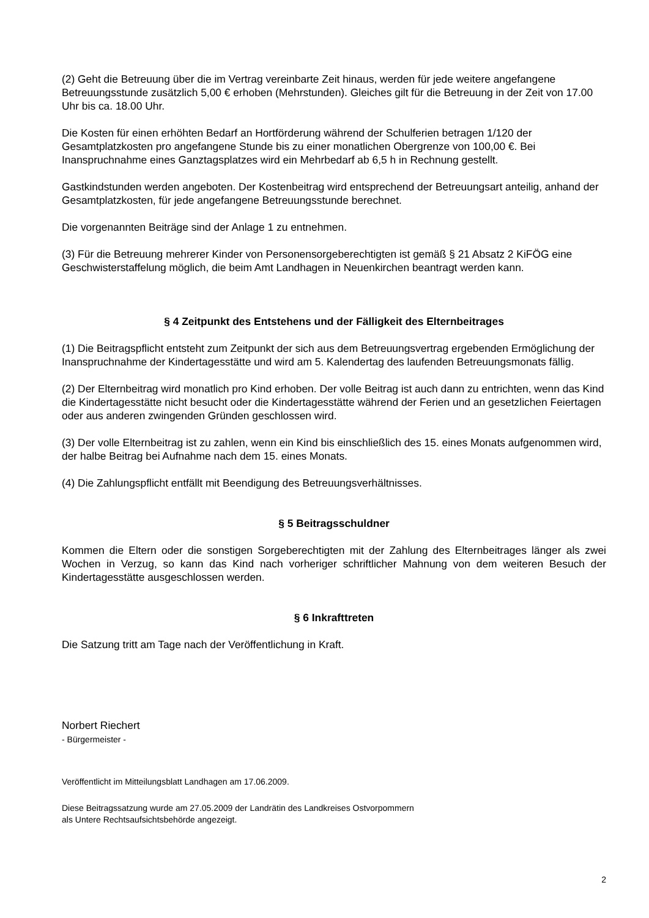(2) Geht die Betreuung über die im Vertrag vereinbarte Zeit hinaus, werden für jede weitere angefangene Betreuungsstunde zusätzlich 5,00 € erhoben (Mehrstunden). Gleiches gilt für die Betreuung in der Zeit von 17.00 Uhr bis ca. 18.00 Uhr.
Die Kosten für einen erhöhten Bedarf an Hortförderung während der Schulferien betragen 1/120 der Gesamtplatzkosten pro angefangene Stunde bis zu einer monatlichen Obergrenze von 100,00 €. Bei Inanspruchnahme eines Ganztagsplatzes wird ein Mehrbedarf ab 6,5 h in Rechnung gestellt.
Gastkindstunden werden angeboten. Der Kostenbeitrag wird entsprechend der Betreuungsart anteilig, anhand der Gesamtplatzkosten, für jede angefangene Betreuungsstunde berechnet.
Die vorgenannten Beiträge sind der Anlage 1 zu entnehmen.
(3) Für die Betreuung mehrerer Kinder von Personensorgeberechtigten ist gemäß § 21 Absatz 2 KiFÖG eine Geschwisterstaffelung möglich, die beim Amt Landhagen in Neuenkirchen beantragt werden kann.
§ 4 Zeitpunkt des Entstehens und der Fälligkeit des Elternbeitrages
(1) Die Beitragspflicht entsteht zum Zeitpunkt der sich aus dem Betreuungsvertrag ergebenden Ermöglichung der Inanspruchnahme der Kindertagesstätte und wird am 5. Kalendertag des laufenden Betreuungsmonats fällig.
(2) Der Elternbeitrag wird monatlich pro Kind erhoben. Der volle Beitrag ist auch dann zu entrichten, wenn das Kind die Kindertagesstätte nicht besucht oder die Kindertagesstätte während der Ferien und an gesetzlichen Feiertagen oder aus anderen zwingenden Gründen geschlossen wird.
(3) Der volle Elternbeitrag ist zu zahlen, wenn ein Kind bis einschließlich des 15. eines Monats aufgenommen wird, der halbe Beitrag bei Aufnahme nach dem 15. eines Monats.
(4) Die Zahlungspflicht entfällt mit Beendigung des Betreuungsverhältnisses.
§ 5 Beitragsschuldner
Kommen die Eltern oder die sonstigen Sorgeberechtigten mit der Zahlung des Elternbeitrages länger als zwei Wochen in Verzug, so kann das Kind nach vorheriger schriftlicher Mahnung von dem weiteren Besuch der Kindertagesstätte ausgeschlossen werden.
§ 6 Inkrafttreten
Die Satzung tritt am Tage nach der Veröffentlichung in Kraft.
Norbert Riechert
- Bürgermeister -
Veröffentlicht im Mitteilungsblatt Landhagen am 17.06.2009.
Diese Beitragssatzung wurde am 27.05.2009 der Landrätin des Landkreises Ostvorpommern
als Untere Rechtsaufsichtsbehörde angezeigt.
2